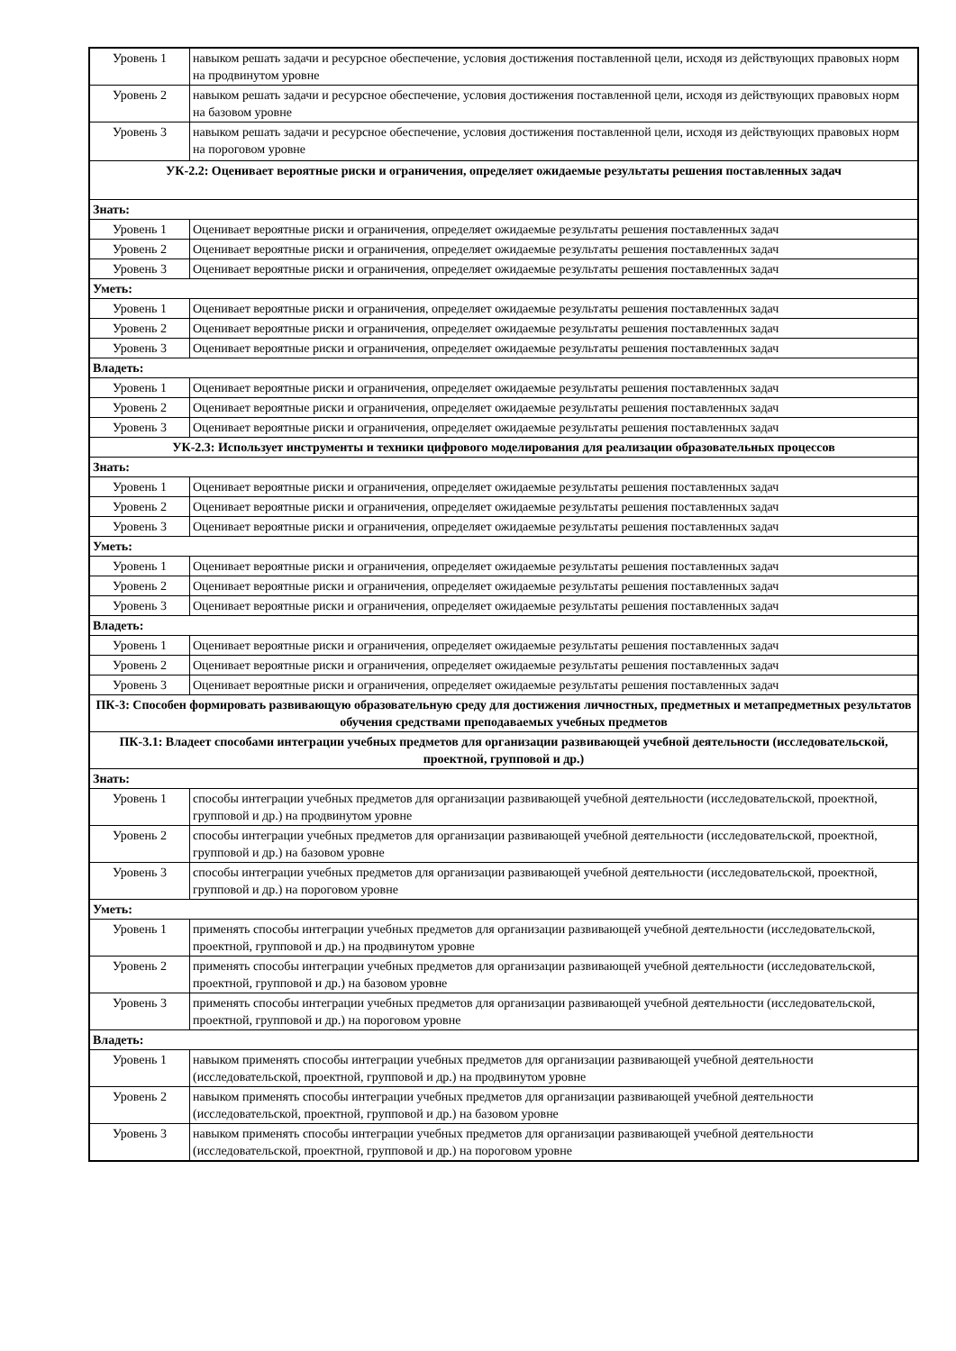| Уровень 1 | навыком решать задачи и ресурсное обеспечение, условия достижения поставленной цели, исходя из действующих правовых норм на продвинутом уровне |
| Уровень 2 | навыком решать задачи и ресурсное обеспечение, условия достижения поставленной цели, исходя из действующих правовых норм на базовом уровне |
| Уровень 3 | навыком решать задачи и ресурсное обеспечение, условия достижения поставленной цели, исходя из действующих правовых норм на пороговом уровне |
| УК-2.2: Оценивает вероятные риски и ограничения, определяет ожидаемые результаты решения поставленных задач | |
| Знать: | |
| Уровень 1 | Оценивает вероятные риски и ограничения, определяет ожидаемые результаты решения поставленных задач |
| Уровень 2 | Оценивает вероятные риски и ограничения, определяет ожидаемые результаты решения поставленных задач |
| Уровень 3 | Оценивает вероятные риски и ограничения, определяет ожидаемые результаты решения поставленных задач |
| Уметь: | |
| Уровень 1 | Оценивает вероятные риски и ограничения, определяет ожидаемые результаты решения поставленных задач |
| Уровень 2 | Оценивает вероятные риски и ограничения, определяет ожидаемые результаты решения поставленных задач |
| Уровень 3 | Оценивает вероятные риски и ограничения, определяет ожидаемые результаты решения поставленных задач |
| Владеть: | |
| Уровень 1 | Оценивает вероятные риски и ограничения, определяет ожидаемые результаты решения поставленных задач |
| Уровень 2 | Оценивает вероятные риски и ограничения, определяет ожидаемые результаты решения поставленных задач |
| Уровень 3 | Оценивает вероятные риски и ограничения, определяет ожидаемые результаты решения поставленных задач |
| УК-2.3: Использует инструменты и техники цифрового моделирования для реализации образовательных процессов | |
| Знать: | |
| Уровень 1 | Оценивает вероятные риски и ограничения, определяет ожидаемые результаты решения поставленных задач |
| Уровень 2 | Оценивает вероятные риски и ограничения, определяет ожидаемые результаты решения поставленных задач |
| Уровень 3 | Оценивает вероятные риски и ограничения, определяет ожидаемые результаты решения поставленных задач |
| Уметь: | |
| Уровень 1 | Оценивает вероятные риски и ограничения, определяет ожидаемые результаты решения поставленных задач |
| Уровень 2 | Оценивает вероятные риски и ограничения, определяет ожидаемые результаты решения поставленных задач |
| Уровень 3 | Оценивает вероятные риски и ограничения, определяет ожидаемые результаты решения поставленных задач |
| Владеть: | |
| Уровень 1 | Оценивает вероятные риски и ограничения, определяет ожидаемые результаты решения поставленных задач |
| Уровень 2 | Оценивает вероятные риски и ограничения, определяет ожидаемые результаты решения поставленных задач |
| Уровень 3 | Оценивает вероятные риски и ограничения, определяет ожидаемые результаты решения поставленных задач |
| ПК-3: Способен формировать развивающую образовательную среду для достижения личностных, предметных и метапредметных результатов обучения средствами преподаваемых учебных предметов | |
| ПК-3.1: Владеет способами интеграции учебных предметов для организации развивающей учебной деятельности (исследовательской, проектной, групповой и др.) | |
| Знать: | |
| Уровень 1 | способы интеграции учебных предметов для организации развивающей учебной деятельности (исследовательской, проектной, групповой и др.) на продвинутом уровне |
| Уровень 2 | способы интеграции учебных предметов для организации развивающей учебной деятельности (исследовательской, проектной, групповой и др.) на базовом уровне |
| Уровень 3 | способы интеграции учебных предметов для организации развивающей учебной деятельности (исследовательской, проектной, групповой и др.) на пороговом уровне |
| Уметь: | |
| Уровень 1 | применять способы интеграции учебных предметов для организации развивающей учебной деятельности (исследовательской, проектной, групповой и др.) на продвинутом уровне |
| Уровень 2 | применять способы интеграции учебных предметов для организации развивающей учебной деятельности (исследовательской, проектной, групповой и др.) на базовом уровне |
| Уровень 3 | применять способы интеграции учебных предметов для организации развивающей учебной деятельности (исследовательской, проектной, групповой и др.) на пороговом уровне |
| Владеть: | |
| Уровень 1 | навыком применять способы интеграции учебных предметов для организации развивающей учебной деятельности (исследовательской, проектной, групповой и др.) на продвинутом уровне |
| Уровень 2 | навыком применять способы интеграции учебных предметов для организации развивающей учебной деятельности (исследовательской, проектной, групповой и др.) на базовом уровне |
| Уровень 3 | навыком применять способы интеграции учебных предметов для организации развивающей учебной деятельности (исследовательской, проектной, групповой и др.) на пороговом уровне |